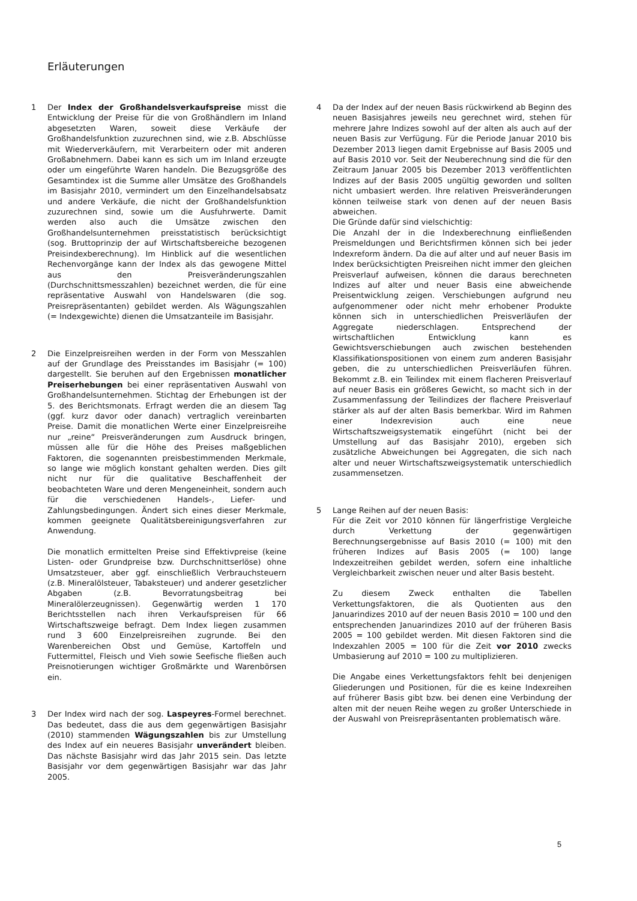Erläuterungen
1 Der Index der Großhandelsverkaufspreise misst die Entwicklung der Preise für die von Großhändlern im Inland abgesetzten Waren, soweit diese Verkäufe der Großhandelsfunktion zuzurechnen sind, wie z.B. Abschlüsse mit Wiederverkäufern, mit Verarbeitern oder mit anderen Großabnehmern. Dabei kann es sich um im Inland erzeugte oder um eingeführte Waren handeln. Die Bezugsgröße des Gesamtindex ist die Summe aller Umsätze des Großhandels im Basisjahr 2010, vermindert um den Einzelhandelsabsatz und andere Verkäufe, die nicht der Großhandelsfunktion zuzurechnen sind, sowie um die Ausfuhrwerte. Damit werden also auch die Umsätze zwischen den Großhandelsunternehmen preisstatistisch berücksichtigt (sog. Bruttoprinzip der auf Wirtschaftsbereiche bezogenen Preisindexberechnung). Im Hinblick auf die wesentlichen Rechenvorgänge kann der Index als das gewogene Mittel aus den Preisveränderungszahlen (Durchschnittsmesszahlen) bezeichnet werden, die für eine repräsentative Auswahl von Handelswaren (die sog. Preisrepräsentanten) gebildet werden. Als Wägungszahlen (= Indexgewichte) dienen die Umsatzanteile im Basisjahr.
2 Die Einzelpreisreihen werden in der Form von Messzahlen auf der Grundlage des Preisstandes im Basisjahr (= 100) dargestellt. Sie beruhen auf den Ergebnissen monatlicher Preiserhebungen bei einer repräsentativen Auswahl von Großhandelsunternehmen. Stichtag der Erhebungen ist der 5. des Berichtsmonats. Erfragt werden die an diesem Tag (ggf. kurz davor oder danach) vertraglich vereinbarten Preise. Damit die monatlichen Werte einer Einzelpreisreihe nur „reine“ Preisveränderungen zum Ausdruck bringen, müssen alle für die Höhe des Preises maßgeblichen Faktoren, die sogenannten preisbestimmenden Merkmale, so lange wie möglich konstant gehalten werden. Dies gilt nicht nur für die qualitative Beschaffenheit der beobachteten Ware und deren Mengeneinheit, sondern auch für die verschiedenen Handels-, Liefer- und Zahlungsbedingungen. Ändert sich eines dieser Merkmale, kommen geeignete Qualitätsbereinigungsverfahren zur Anwendung.
Die monatlich ermittelten Preise sind Effektivpreise (keine Listen- oder Grundpreise bzw. Durchschnittserlöse) ohne Umsatzsteuer, aber ggf. einschließlich Verbrauchsteuern (z.B. Mineralölsteuer, Tabaksteuer) und anderer gesetzlicher Abgaben (z.B. Bevorratungsbeitrag bei Mineralölerzeugnissen). Gegenwärtig werden 1 170 Berichtsstellen nach ihren Verkaufspreisen für 66 Wirtschaftszweige befragt. Dem Index liegen zusammen rund 3 600 Einzelpreisreihen zugrunde. Bei den Warenbereichen Obst und Gemüse, Kartoffeln und Futtermittel, Fleisch und Vieh sowie Seefische fließen auch Preisnotierungen wichtiger Großmärkte und Warenbörsen ein.
3 Der Index wird nach der sog. Laspeyres-Formel berechnet. Das bedeutet, dass die aus dem gegenwärtigen Basisjahr (2010) stammenden Wägungszahlen bis zur Umstellung des Index auf ein neueres Basisjahr unverändert bleiben. Das nächste Basisjahr wird das Jahr 2015 sein. Das letzte Basisjahr vor dem gegenwärtigen Basisjahr war das Jahr 2005.
4 Da der Index auf der neuen Basis rückwirkend ab Beginn des neuen Basisjahres jeweils neu gerechnet wird, stehen für mehrere Jahre Indizes sowohl auf der alten als auch auf der neuen Basis zur Verfügung. Für die Periode Januar 2010 bis Dezember 2013 liegen damit Ergebnisse auf Basis 2005 und auf Basis 2010 vor. Seit der Neuberechnung sind die für den Zeitraum Januar 2005 bis Dezember 2013 veröffentlichten Indizes auf der Basis 2005 ungültig geworden und sollten nicht umbasiert werden. Ihre relativen Preisveränderungen können teilweise stark von denen auf der neuen Basis abweichen.
Die Gründe dafür sind vielschichtig:
Die Anzahl der in die Indexberechnung einfließenden Preismeldungen und Berichtsfirmen können sich bei jeder Indexreform ändern. Da die auf alter und auf neuer Basis im Index berücksichtigten Preisreihen nicht immer den gleichen Preisverlauf aufweisen, können die daraus berechneten Indizes auf alter und neuer Basis eine abweichende Preisentwicklung zeigen. Verschiebungen aufgrund neu aufgenommener oder nicht mehr erhobener Produkte können sich in unterschiedlichen Preisverläufen der Aggregate niederschlagen. Entsprechend der wirtschaftlichen Entwicklung kann es Gewichtsverschiebungen auch zwischen bestehenden Klassifikationspositionen von einem zum anderen Basisjahr geben, die zu unterschiedlichen Preisverläufen führen. Bekommt z.B. ein Teilindex mit einem flacheren Preisverlauf auf neuer Basis ein größeres Gewicht, so macht sich in der Zusammenfassung der Teilindizes der flachere Preisverlauf stärker als auf der alten Basis bemerkbar. Wird im Rahmen einer Indexrevision auch eine neue Wirtschaftszweigsystematik eingeführt (nicht bei der Umstellung auf das Basisjahr 2010), ergeben sich zusätzliche Abweichungen bei Aggregaten, die sich nach alter und neuer Wirtschaftszweigsystematik unterschiedlich zusammensetzen.
5 Lange Reihen auf der neuen Basis:
Für die Zeit vor 2010 können für längerfristige Vergleiche durch Verkettung der gegenwärtigen Berechnungsergebnisse auf Basis 2010 (= 100) mit den früheren Indizes auf Basis 2005 (= 100) lange Indexzeitreihen gebildet werden, sofern eine inhaltliche Vergleichbarkeit zwischen neuer und alter Basis besteht.
Zu diesem Zweck enthalten die Tabellen Verkettungsfaktoren, die als Quotienten aus den Januarindizes 2010 auf der neuen Basis 2010 = 100 und den entsprechenden Januarindizes 2010 auf der früheren Basis 2005 = 100 gebildet werden. Mit diesen Faktoren sind die Indexzahlen 2005 = 100 für die Zeit vor 2010 zwecks Umbasierung auf 2010 = 100 zu multiplizieren.
Die Angabe eines Verkettungsfaktors fehlt bei denjenigen Gliederungen und Positionen, für die es keine Indexreihen auf früherer Basis gibt bzw. bei denen eine Verbindung der alten mit der neuen Reihe wegen zu großer Unterschiede in der Auswahl von Preisrepräsentanten problematisch wäre.
5